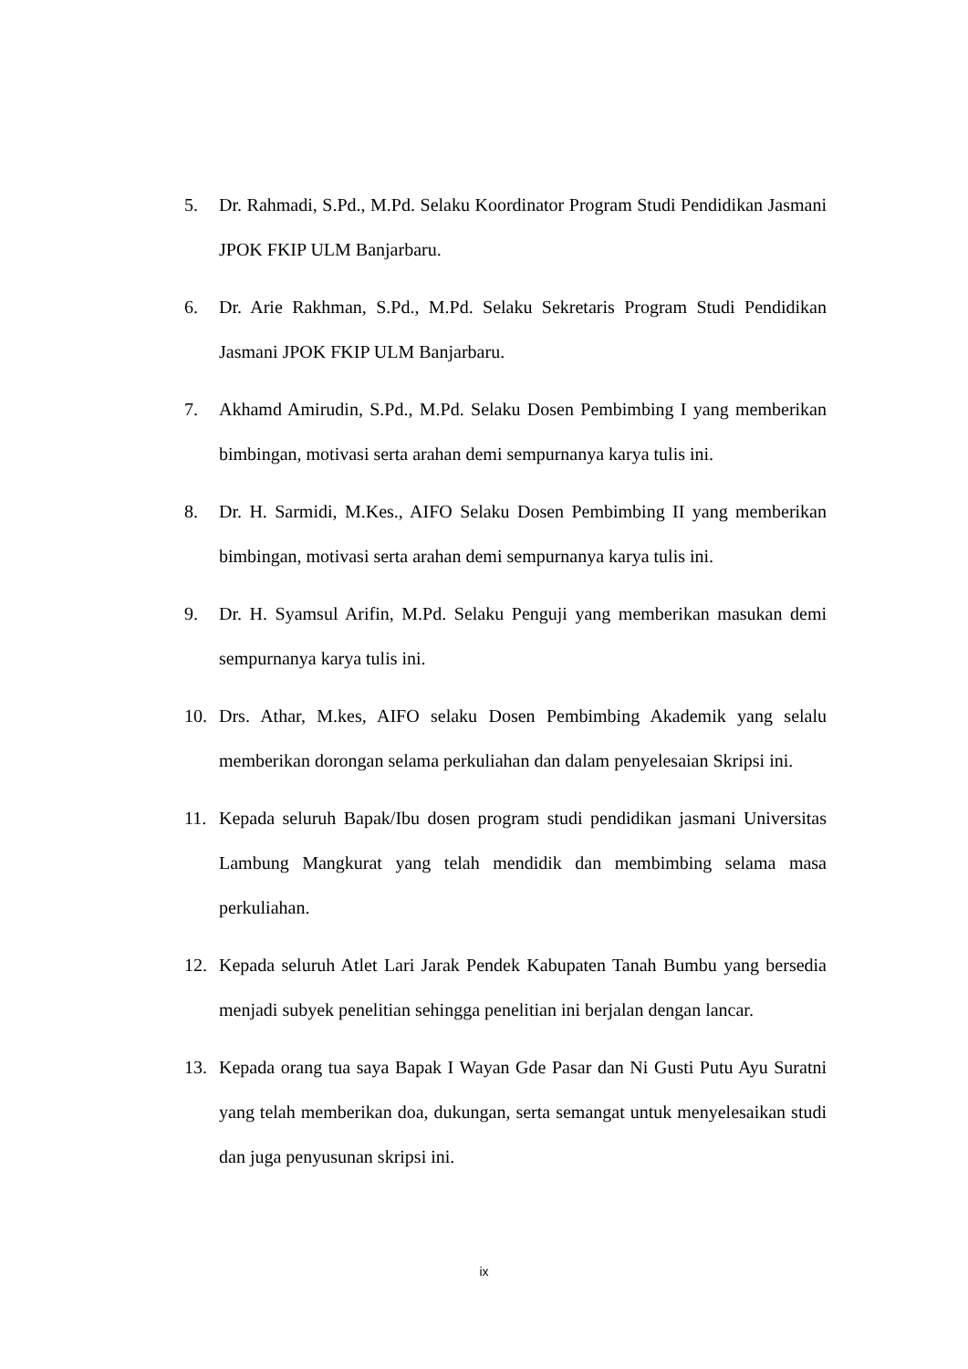5. Dr. Rahmadi, S.Pd., M.Pd. Selaku Koordinator Program Studi Pendidikan Jasmani JPOK FKIP ULM Banjarbaru.
6. Dr. Arie Rakhman, S.Pd., M.Pd. Selaku Sekretaris Program Studi Pendidikan Jasmani JPOK FKIP ULM Banjarbaru.
7. Akhamd Amirudin, S.Pd., M.Pd. Selaku Dosen Pembimbing I yang memberikan bimbingan, motivasi serta arahan demi sempurnanya karya tulis ini.
8. Dr. H. Sarmidi, M.Kes., AIFO Selaku Dosen Pembimbing II yang memberikan bimbingan, motivasi serta arahan demi sempurnanya karya tulis ini.
9. Dr. H. Syamsul Arifin, M.Pd. Selaku Penguji yang memberikan masukan demi sempurnanya karya tulis ini.
10. Drs. Athar, M.kes, AIFO selaku Dosen Pembimbing Akademik yang selalu memberikan dorongan selama perkuliahan dan dalam penyelesaian Skripsi ini.
11. Kepada seluruh Bapak/Ibu dosen program studi pendidikan jasmani Universitas Lambung Mangkurat yang telah mendidik dan membimbing selama masa perkuliahan.
12. Kepada seluruh Atlet Lari Jarak Pendek Kabupaten Tanah Bumbu yang bersedia menjadi subyek penelitian sehingga penelitian ini berjalan dengan lancar.
13. Kepada orang tua saya Bapak I Wayan Gde Pasar dan Ni Gusti Putu Ayu Suratni yang telah memberikan doa, dukungan, serta semangat untuk menyelesaikan studi dan juga penyusunan skripsi ini.
ix